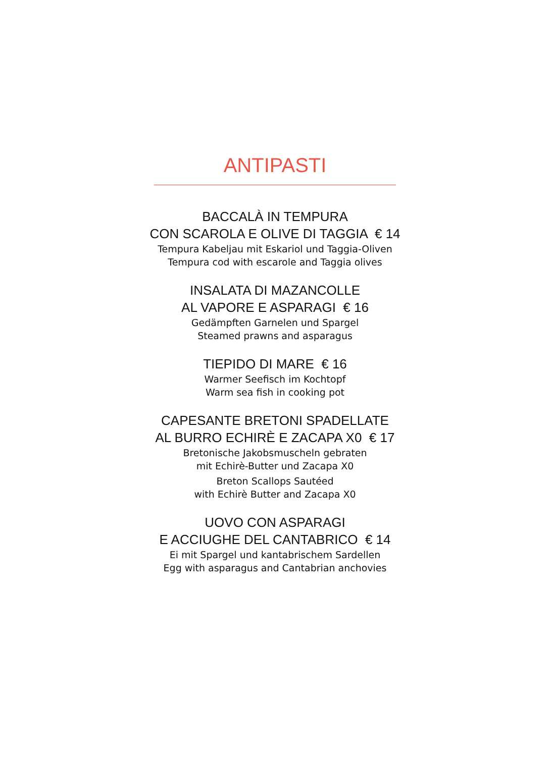ANTIPASTI
BACCALÀ IN TEMPURA
CON SCAROLA E OLIVE DI TAGGIA € 14
Tempura Kabeljau mit Eskariol und Taggia-Oliven
Tempura cod with escarole and Taggia olives
INSALATA DI MAZANCOLLE
AL VAPORE E ASPARAGI € 16
Gedämpften Garnelen und Spargel
Steamed prawns and asparagus
TIEPIDO DI MARE € 16
Warmer Seefisch im Kochtopf
Warm sea fish in cooking pot
CAPESANTE BRETONI SPADELLATE
AL BURRO ECHIRÈ E ZACAPA X0 € 17
Bretonische Jakobsmuscheln gebraten
mit Echirè-Butter und Zacapa X0
Breton Scallops Sautéed
with Echirè Butter and Zacapa X0
UOVO CON ASPARAGI
E ACCIUGHE DEL CANTABRICO € 14
Ei mit Spargel und kantabrischem Sardellen
Egg with asparagus and Cantabrian anchovies